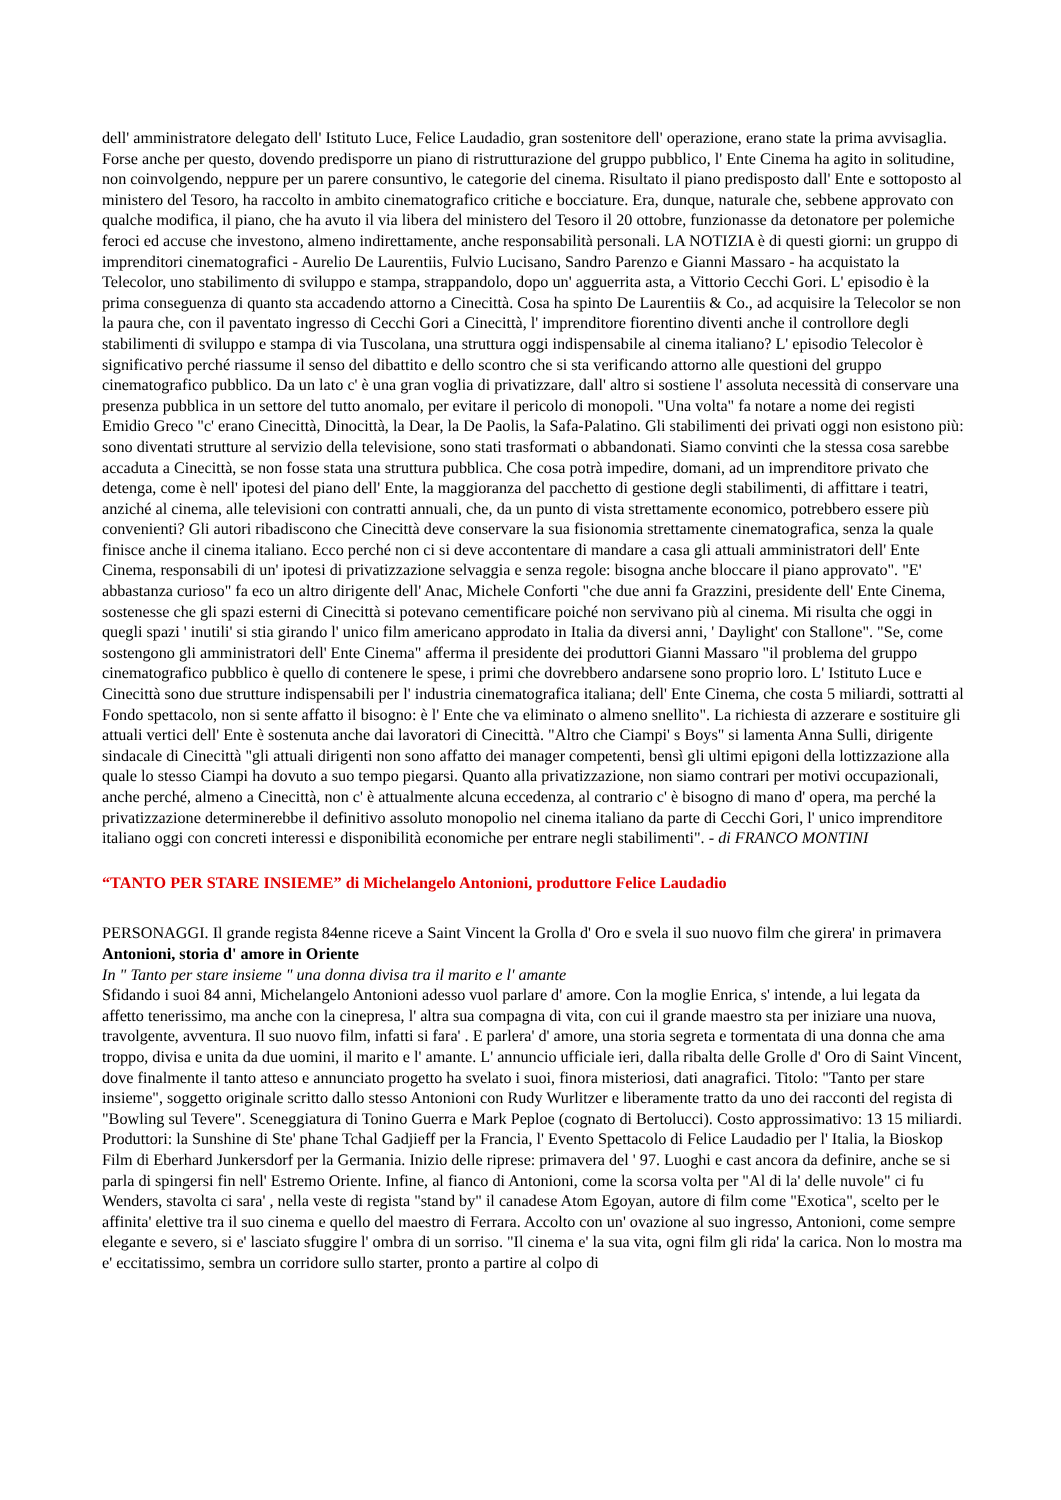dell' amministratore delegato dell' Istituto Luce, Felice Laudadio, gran sostenitore dell' operazione, erano state la prima avvisaglia. Forse anche per questo, dovendo predisporre un piano di ristrutturazione del gruppo pubblico, l' Ente Cinema ha agito in solitudine, non coinvolgendo, neppure per un parere consuntivo, le categorie del cinema. Risultato il piano predisposto dall' Ente e sottoposto al ministero del Tesoro, ha raccolto in ambito cinematografico critiche e bocciature. Era, dunque, naturale che, sebbene approvato con qualche modifica, il piano, che ha avuto il via libera del ministero del Tesoro il 20 ottobre, funzionasse da detonatore per polemiche feroci ed accuse che investono, almeno indirettamente, anche responsabilità personali. LA NOTIZIA è di questi giorni: un gruppo di imprenditori cinematografici - Aurelio De Laurentiis, Fulvio Lucisano, Sandro Parenzo e Gianni Massaro - ha acquistato la Telecolor, uno stabilimento di sviluppo e stampa, strappandolo, dopo un' agguerrita asta, a Vittorio Cecchi Gori. L' episodio è la prima conseguenza di quanto sta accadendo attorno a Cinecittà. Cosa ha spinto De Laurentiis & Co., ad acquisire la Telecolor se non la paura che, con il paventato ingresso di Cecchi Gori a Cinecittà, l' imprenditore fiorentino diventi anche il controllore degli stabilimenti di sviluppo e stampa di via Tuscolana, una struttura oggi indispensabile al cinema italiano? L' episodio Telecolor è significativo perché riassume il senso del dibattito e dello scontro che si sta verificando attorno alle questioni del gruppo cinematografico pubblico. Da un lato c' è una gran voglia di privatizzare, dall' altro si sostiene l' assoluta necessità di conservare una presenza pubblica in un settore del tutto anomalo, per evitare il pericolo di monopoli. "Una volta" fa notare a nome dei registi Emidio Greco "c' erano Cinecittà, Dinocittà, la Dear, la De Paolis, la Safa-Palatino. Gli stabilimenti dei privati oggi non esistono più: sono diventati strutture al servizio della televisione, sono stati trasformati o abbandonati. Siamo convinti che la stessa cosa sarebbe accaduta a Cinecittà, se non fosse stata una struttura pubblica. Che cosa potrà impedire, domani, ad un imprenditore privato che detenga, come è nell' ipotesi del piano dell' Ente, la maggioranza del pacchetto di gestione degli stabilimenti, di affittare i teatri, anziché al cinema, alle televisioni con contratti annuali, che, da un punto di vista strettamente economico, potrebbero essere più convenienti? Gli autori ribadiscono che Cinecittà deve conservare la sua fisionomia strettamente cinematografica, senza la quale finisce anche il cinema italiano. Ecco perché non ci si deve accontentare di mandare a casa gli attuali amministratori dell' Ente Cinema, responsabili di un' ipotesi di privatizzazione selvaggia e senza regole: bisogna anche bloccare il piano approvato". "E' abbastanza curioso" fa eco un altro dirigente dell' Anac, Michele Conforti "che due anni fa Grazzini, presidente dell' Ente Cinema, sostenesse che gli spazi esterni di Cinecittà si potevano cementificare poiché non servivano più al cinema. Mi risulta che oggi in quegli spazi ' inutili' si stia girando l' unico film americano approdato in Italia da diversi anni, ' Daylight' con Stallone". "Se, come sostengono gli amministratori dell' Ente Cinema" afferma il presidente dei produttori Gianni Massaro "il problema del gruppo cinematografico pubblico è quello di contenere le spese, i primi che dovrebbero andarsene sono proprio loro. L' Istituto Luce e Cinecittà sono due strutture indispensabili per l' industria cinematografica italiana; dell' Ente Cinema, che costa 5 miliardi, sottratti al Fondo spettacolo, non si sente affatto il bisogno: è l' Ente che va eliminato o almeno snellito". La richiesta di azzerare e sostituire gli attuali vertici dell' Ente è sostenuta anche dai lavoratori di Cinecittà. "Altro che Ciampi' s Boys" si lamenta Anna Sulli, dirigente sindacale di Cinecittà "gli attuali dirigenti non sono affatto dei manager competenti, bensì gli ultimi epigoni della lottizzazione alla quale lo stesso Ciampi ha dovuto a suo tempo piegarsi. Quanto alla privatizzazione, non siamo contrari per motivi occupazionali, anche perché, almeno a Cinecittà, non c' è attualmente alcuna eccedenza, al contrario c' è bisogno di mano d' opera, ma perché la privatizzazione determinerebbe il definitivo assoluto monopolio nel cinema italiano da parte di Cecchi Gori, l' unico imprenditore italiano oggi con concreti interessi e disponibilità economiche per entrare negli stabilimenti". - di FRANCO MONTINI
“TANTO PER STARE INSIEME” di Michelangelo Antonioni, produttore Felice Laudadio
PERSONAGGI. Il grande regista 84enne riceve a Saint Vincent la Grolla d' Oro e svela il suo nuovo film che girera' in primavera
Antonioni, storia d' amore in Oriente
In " Tanto per stare insieme " una donna divisa tra il marito e l' amante
Sfidando i suoi 84 anni, Michelangelo Antonioni adesso vuol parlare d' amore. Con la moglie Enrica, s' intende, a lui legata da affetto tenerissimo, ma anche con la cinepresa, l' altra sua compagna di vita, con cui il grande maestro sta per iniziare una nuova, travolgente, avventura. Il suo nuovo film, infatti si fara' . E parlera' d' amore, una storia segreta e tormentata di una donna che ama troppo, divisa e unita da due uomini, il marito e l' amante. L' annuncio ufficiale ieri, dalla ribalta delle Grolle d' Oro di Saint Vincent, dove finalmente il tanto atteso e annunciato progetto ha svelato i suoi, finora misteriosi, dati anagrafici. Titolo: "Tanto per stare insieme", soggetto originale scritto dallo stesso Antonioni con Rudy Wurlitzer e liberamente tratto da uno dei racconti del regista di "Bowling sul Tevere". Sceneggiatura di Tonino Guerra e Mark Peploe (cognato di Bertolucci). Costo approssimativo: 13 15 miliardi. Produttori: la Sunshine di Ste' phane Tchal Gadjieff per la Francia, l' Evento Spettacolo di Felice Laudadio per l' Italia, la Bioskop Film di Eberhard Junkersdorf per la Germania. Inizio delle riprese: primavera del ' 97. Luoghi e cast ancora da definire, anche se si parla di spingersi fin nell' Estremo Oriente. Infine, al fianco di Antonioni, come la scorsa volta per "Al di la' delle nuvole" ci fu Wenders, stavolta ci sara' , nella veste di regista "stand by" il canadese Atom Egoyan, autore di film come "Exotica", scelto per le affinita' elettive tra il suo cinema e quello del maestro di Ferrara. Accolto con un' ovazione al suo ingresso, Antonioni, come sempre elegante e severo, si e' lasciato sfuggire l' ombra di un sorriso. "Il cinema e' la sua vita, ogni film gli rida' la carica. Non lo mostra ma e' eccitatissimo, sembra un corridore sullo starter, pronto a partire al colpo di